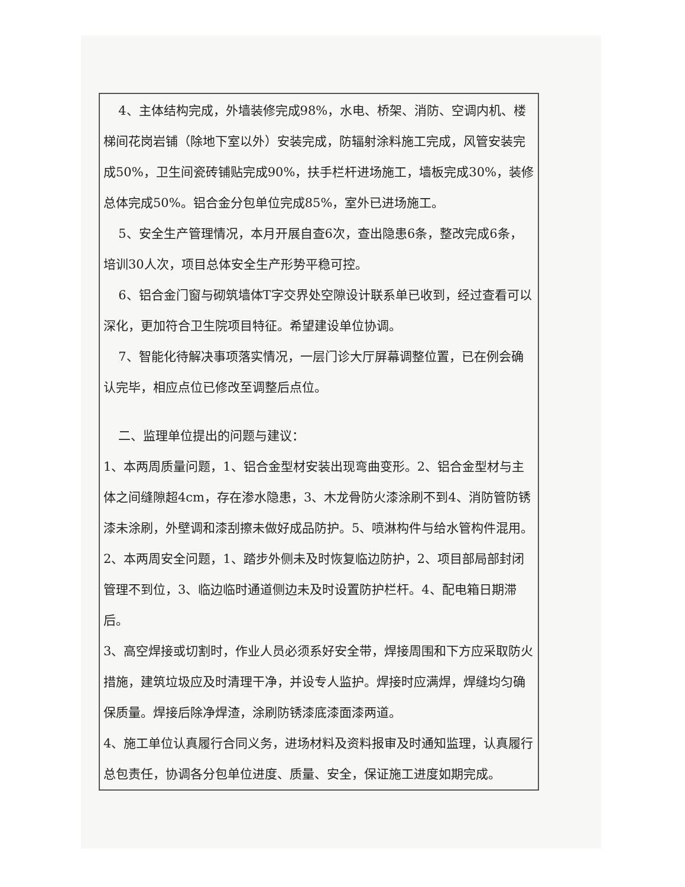4、主体结构完成，外墙装修完成98%，水电、桥架、消防、空调内机、楼梯间花岗岩铺（除地下室以外）安装完成，防辐射涂料施工完成，风管安装完成50%，卫生间瓷砖铺贴完成90%，扶手栏杆进场施工，墙板完成30%，装修总体完成50%。铝合金分包单位完成85%，室外已进场施工。
5、安全生产管理情况，本月开展自查6次，查出隐患6条，整改完成6条，培训30人次，项目总体安全生产形势平稳可控。
6、铝合金门窗与砌筑墙体T字交界处空隙设计联系单已收到，经过查看可以深化，更加符合卫生院项目特征。希望建设单位协调。
7、智能化待解决事项落实情况，一层门诊大厅屏幕调整位置，已在例会确认完毕，相应点位已修改至调整后点位。
二、监理单位提出的问题与建议：
1、本两周质量问题，1、铝合金型材安装出现弯曲变形。2、铝合金型材与主体之间缝隙超4cm，存在渗水隐患，3、木龙骨防火漆涂刷不到4、消防管防锈漆未涂刷，外壁调和漆刮擦未做好成品防护。5、喷淋构件与给水管构件混用。
2、本两周安全问题，1、踏步外侧未及时恢复临边防护，2、项目部局部封闭管理不到位，3、临边临时通道侧边未及时设置防护栏杆。4、配电箱日期滞后。
3、高空焊接或切割时，作业人员必须系好安全带，焊接周围和下方应采取防火措施，建筑垃圾应及时清理干净，并设专人监护。焊接时应满焊，焊缝均匀确保质量。焊接后除净焊渣，涂刷防锈漆底漆面漆两道。
4、施工单位认真履行合同义务，进场材料及资料报审及时通知监理，认真履行总包责任，协调各分包单位进度、质量、安全，保证施工进度如期完成。